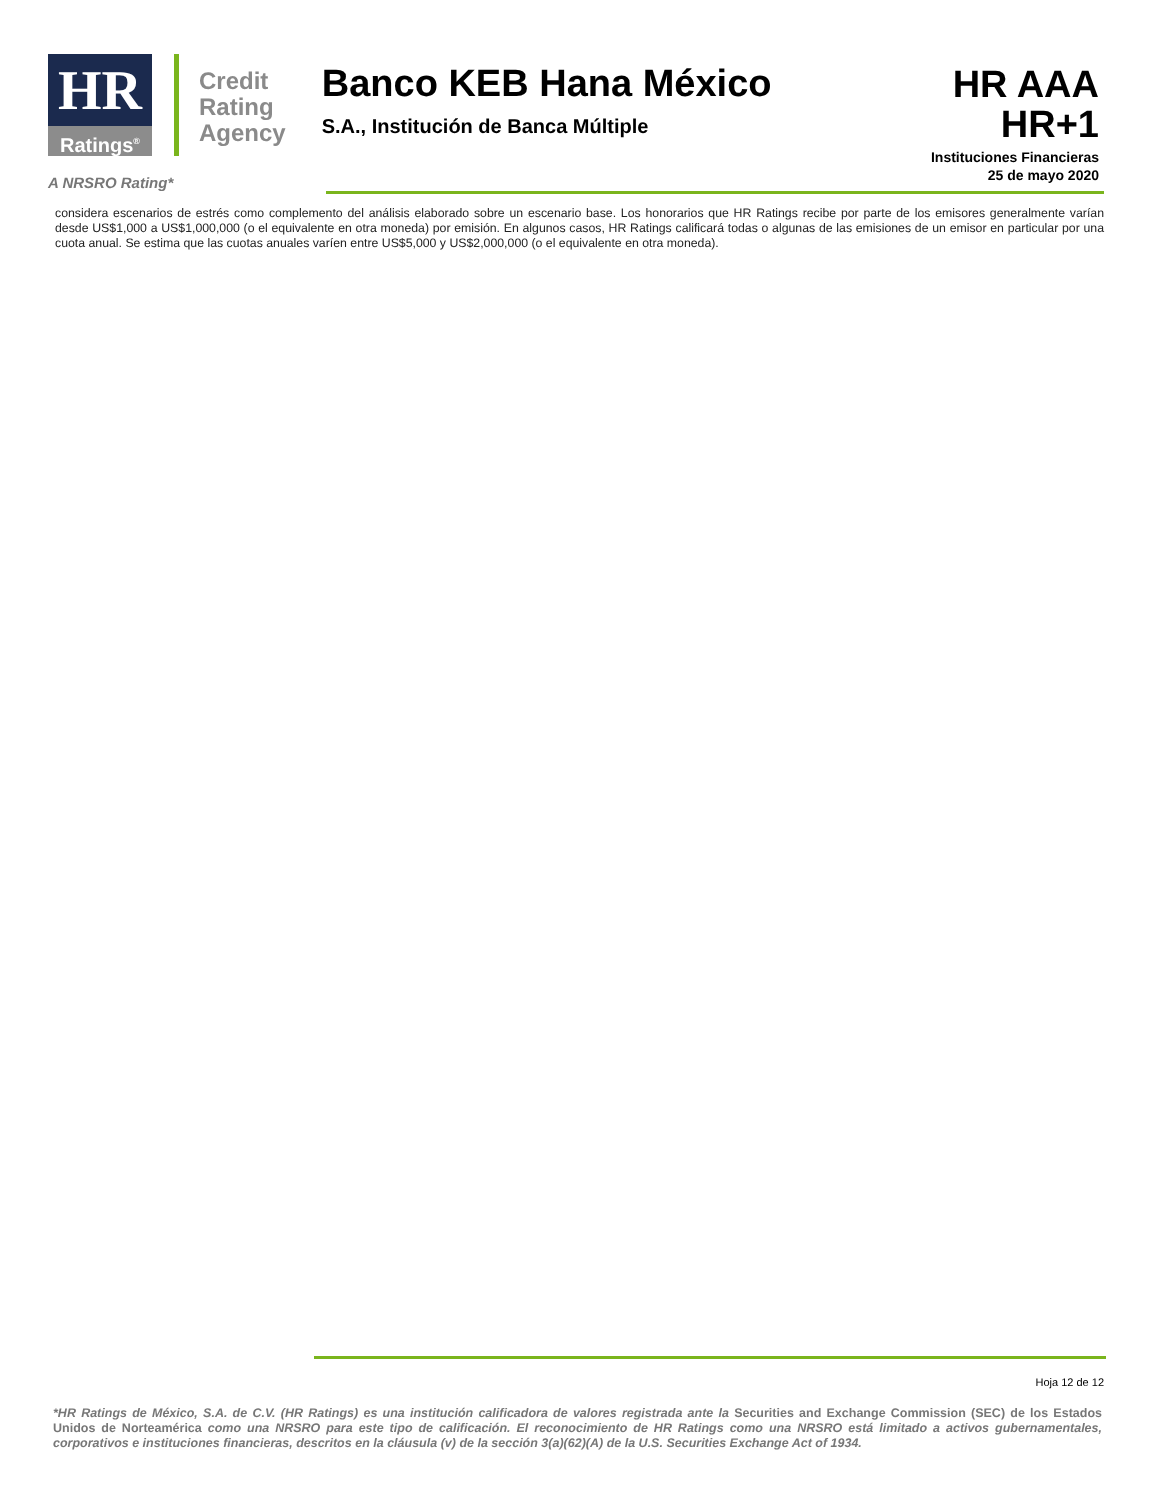HR
Ratings<sup>®</sup>
Credit
Rating
Agency
Banco KEB Hana México
S.A., Institución de Banca Múltiple
HR AAA
HR+1
Instituciones Financieras
25 de mayo 2020
A NRSRO Rating*
considera escenarios de estrés como complemento del análisis elaborado sobre un escenario base. Los honorarios que HR Ratings recibe por parte de los emisores generalmente varían desde US$1,000 a US$1,000,000 (o el equivalente en otra moneda) por emisión. En algunos casos, HR Ratings calificará todas o algunas de las emisiones de un emisor en particular por una cuota anual. Se estima que las cuotas anuales varíen entre US$5,000 y US$2,000,000 (o el equivalente en otra moneda).
Hoja 12 de 12
*HR Ratings de México, S.A. de C.V. (HR Ratings) es una institución calificadora de valores registrada ante la Securities and Exchange Commission (SEC) de los Estados Unidos de Norteamérica como una NRSRO para este tipo de calificación. El reconocimiento de HR Ratings como una NRSRO está limitado a activos gubernamentales, corporativos e instituciones financieras, descritos en la cláusula (v) de la sección 3(a)(62)(A) de la U.S. Securities Exchange Act of 1934.